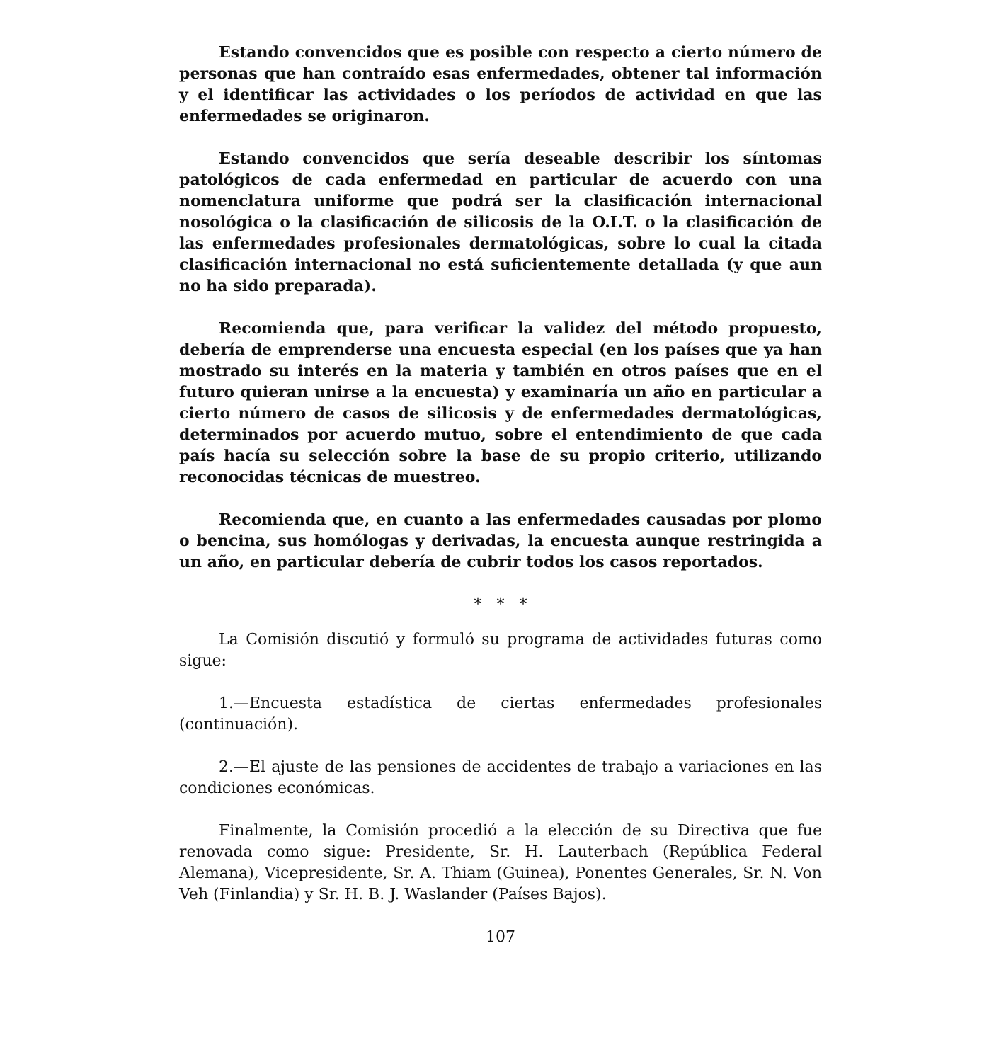Estando convencidos que es posible con respecto a cierto número de personas que han contraído esas enfermedades, obtener tal información y el identificar las actividades o los períodos de actividad en que las enfermedades se originaron.
Estando convencidos que sería deseable describir los síntomas patológicos de cada enfermedad en particular de acuerdo con una nomenclatura uniforme que podrá ser la clasificación internacional nosológica o la clasificación de silicosis de la O.I.T. o la clasificación de las enfermedades profesionales dermatológicas, sobre lo cual la citada clasificación internacional no está suficientemente detallada (y que aun no ha sido preparada).
Recomienda que, para verificar la validez del método propuesto, debería de emprenderse una encuesta especial (en los países que ya han mostrado su interés en la materia y también en otros países que en el futuro quieran unirse a la encuesta) y examinaría un año en particular a cierto número de casos de silicosis y de enfermedades dermatológicas, determinados por acuerdo mutuo, sobre el entendimiento de que cada país hacía su selección sobre la base de su propio criterio, utilizando reconocidas técnicas de muestreo.
Recomienda que, en cuanto a las enfermedades causadas por plomo o bencina, sus homólogas y derivadas, la encuesta aunque restringida a un año, en particular debería de cubrir todos los casos reportados.
* * *
La Comisión discutió y formuló su programa de actividades futuras como sigue:
1.—Encuesta estadística de ciertas enfermedades profesionales (continuación).
2.—El ajuste de las pensiones de accidentes de trabajo a variaciones en las condiciones económicas.
Finalmente, la Comisión procedió a la elección de su Directiva que fue renovada como sigue: Presidente, Sr. H. Lauterbach (República Federal Alemana), Vicepresidente, Sr. A. Thiam (Guinea), Ponentes Generales, Sr. N. Von Veh (Finlandia) y Sr. H. B. J. Waslander (Países Bajos).
107